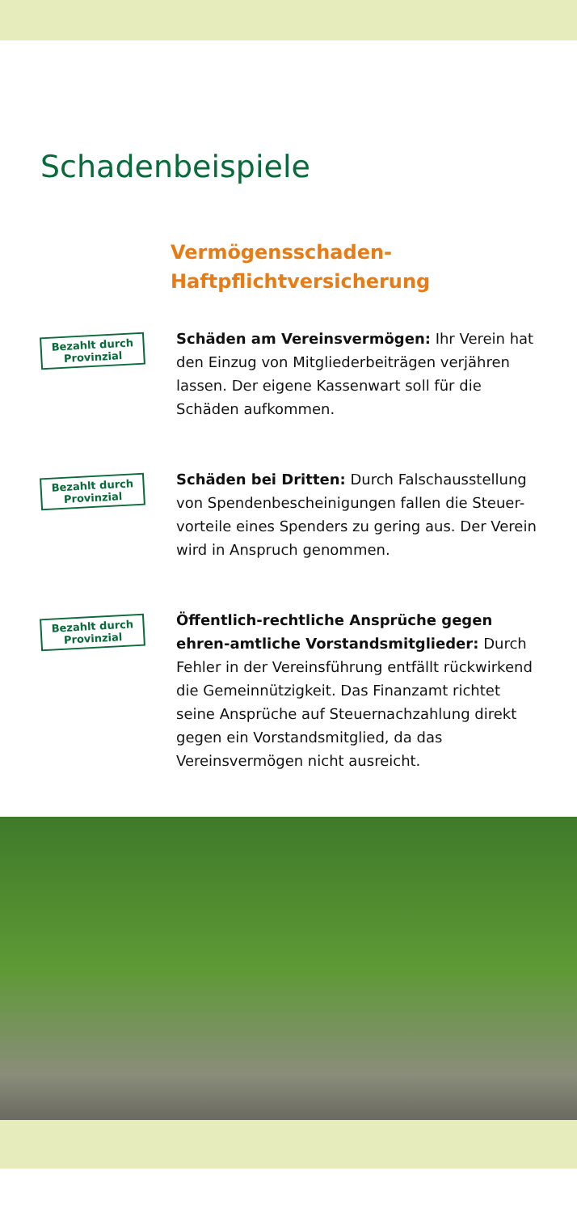Schadenbeispiele
Vermögensschaden-
Haftpflichtversicherung
Bezahlt durch
Provinzial
Schäden am Vereinsvermögen: Ihr Verein hat den Einzug von Mitgliederbeiträgen verjähren lassen. Der eigene Kassenwart soll für die Schäden aufkommen.
Bezahlt durch
Provinzial
Schäden bei Dritten: Durch Falschausstellung von Spendenbescheinigungen fallen die Steuer-vorteile eines Spenders zu gering aus. Der Verein wird in Anspruch genommen.
Bezahlt durch
Provinzial
Öffentlich-rechtliche Ansprüche gegen ehren-amtliche Vorstandsmitglieder: Durch Fehler in der Vereinsführung entfällt rückwirkend die Gemeinnützigkeit. Das Finanzamt richtet seine Ansprüche auf Steuernachzahlung direkt gegen ein Vorstandsmitglied, da das Vereinsvermögen nicht ausreicht.